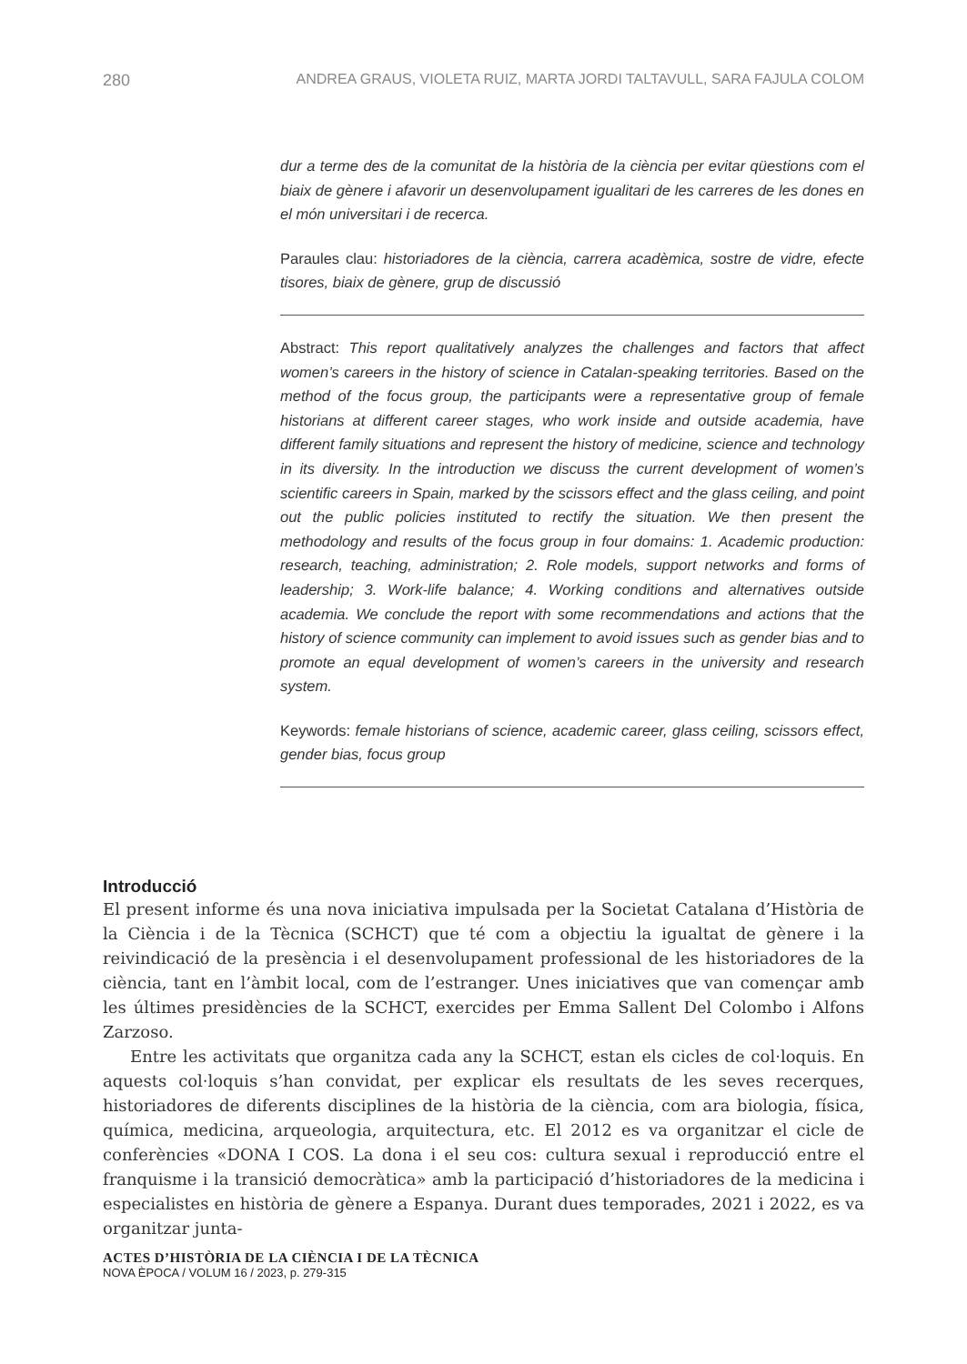280 ANDREA GRAUS, VIOLETA RUIZ, MARTA JORDI TALTAVULL, SARA FAJULA COLOM
dur a terme des de la comunitat de la història de la ciència per evitar qüestions com el biaix de gènere i afavorir un desenvolupament igualitari de les carreres de les dones en el món universitari i de recerca.
Paraules clau: historiadores de la ciència, carrera acadèmica, sostre de vidre, efecte tisores, biaix de gènere, grup de discussió
Abstract: This report qualitatively analyzes the challenges and factors that affect women’s careers in the history of science in Catalan-speaking territories. Based on the method of the focus group, the participants were a representative group of female historians at different career stages, who work inside and outside academia, have different family situations and represent the history of medicine, science and technology in its diversity. In the introduction we discuss the current development of women’s scientific careers in Spain, marked by the scissors effect and the glass ceiling, and point out the public policies instituted to rectify the situation. We then present the methodology and results of the focus group in four domains: 1. Academic production: research, teaching, administration; 2. Role models, support networks and forms of leadership; 3. Work-life balance; 4. Working conditions and alternatives outside academia. We conclude the report with some recommendations and actions that the history of science community can implement to avoid issues such as gender bias and to promote an equal development of women’s careers in the university and research system.
Keywords: female historians of science, academic career, glass ceiling, scissors effect, gender bias, focus group
Introducció
El present informe és una nova iniciativa impulsada per la Societat Catalana d’Història de la Ciència i de la Tècnica (SCHCT) que té com a objectiu la igualtat de gènere i la reivindicació de la presència i el desenvolupament professional de les historiadores de la ciència, tant en l’àmbit local, com de l’estranger. Unes iniciatives que van començar amb les últimes presidències de la SCHCT, exercides per Emma Sallent Del Colombo i Alfons Zarzoso.
Entre les activitats que organitza cada any la SCHCT, estan els cicles de col·loquis. En aquests col·loquis s’han convidat, per explicar els resultats de les seves recerques, historiadores de diferents disciplines de la història de la ciència, com ara biologia, física, química, medicina, arqueologia, arquitectura, etc. El 2012 es va organitzar el cicle de conferències «DONA I COS. La dona i el seu cos: cultura sexual i reproducció entre el franquisme i la transició democràtica» amb la participació d’historiadores de la medicina i especialistes en història de gènere a Espanya. Durant dues temporades, 2021 i 2022, es va organitzar junta-
ACTES D’HISTÒRIA DE LA CIÈNCIA I DE LA TÈCNICA
NOVA ÈPOCA / VOLUM 16 / 2023, p. 279-315